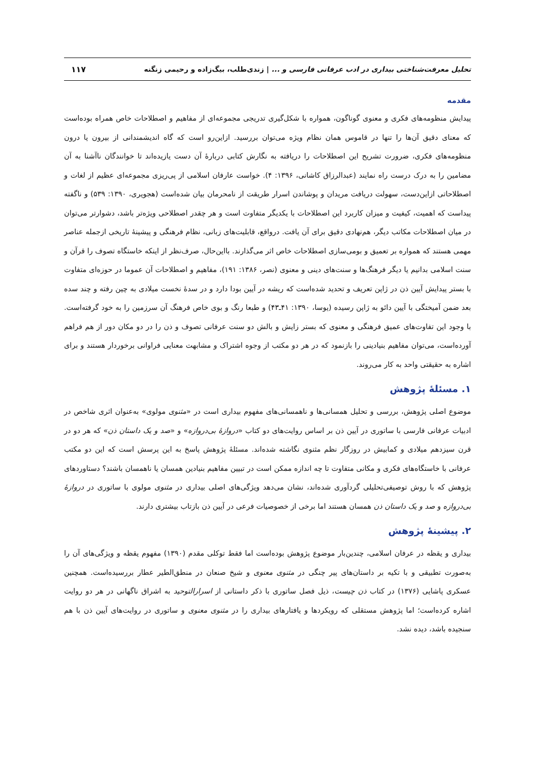تحلیل معرفت‌شناختی بیداری در ادب عرفانی فارسی و ... | زندی‌طلب، بیگ‌زاده و رحیمی زنگنه ۱۱۷
مقدمه
پیدایش منظومه‌های فکری و معنوی گوناگون، همواره با شکل‌گیری تدریجی مجموعه‌ای از مفاهیم و اصطلاحات خاص همراه بوده‌است که معنای دقیق آن‌ها را تنها در قاموس همان نظام ویژه می‌توان بررسید. ازاین‌رو است که گاه اندیشمندانی از بیرون یا درون منظومه‌های فکری، ضرورت تشریح این اصطلاحات را دریافته به نگارش کتابی دربارهٔ آن دست یازیده‌اند تا خوانندگان ناآشنا به آن مضامین را به درک درست راه نمایند (عبدالرزاق کاشانی، ۱۳۹۶: ۴). خواست عارفان اسلامی از پی‌ریزی مجموعه‌ای عظیم از لغات و اصطلاحاتی ازاین‌دست، سهولت دریافت مریدان و پوشاندن اسرار طریقت از نامحرمان بیان شده‌است (هجویری، ۱۳۹۰: ۵۳۹) و ناگفته پیداست که اهمیت، کیفیت و میزان کاربرد این اصطلاحات با یکدیگر متفاوت است و هر چقدر اصطلاحی ویژه‌تر باشد، دشوارتر می‌توان در میان اصطلاحات مکاتب دیگر، هم‌نهادی دقیق برای آن یافت. درواقع، قابلیت‌های زبانی، نظام فرهنگی و پیشینهٔ تاریخی ازجمله عناصر مهمی هستند که همواره بر تعمیق و بومی‌سازی اصطلاحات خاص اثر می‌گذارند. بااین‌حال، صرف‌نظر از اینکه خاستگاه تصوف را قرآن و سنت اسلامی بدانیم یا دیگر فرهنگ‌ها و سنت‌های دینی و معنوی (نصر، ۱۳۸۶: ۱۹۱)، مفاهیم و اصطلاحات آن عموما در حوزه‌ای متفاوت با بستر پیدایش آیین ذن در ژاپن تعریف و تحدید شده‌است که ریشه در آیین بودا دارد و در سدهٔ نخست میلادی به چین رفته و چند سده بعد ضمن آمیختگی با آیین دائو به ژاپن رسیده (یوسا، ۱۳۹۰: ۴۱ـ۴۳) و طبعا رنگ و بوی خاص فرهنگ آن سرزمین را به خود گرفته‌است. با وجود این تفاوت‌های عمیق فرهنگی و معنوی که بستر زایش و بالش دو سنت عرفانی تصوف و ذن را در دو مکان دور از هم فراهم آورده‌است، می‌توان مفاهیم بنیادینی را بازنمود که در هر دو مکتب از وجوه اشتراک و مشابهت معنایی فراوانی برخوردار هستند و برای اشاره به حقیقتی واحد به کار می‌روند.
۱. مسئلهٔ پژوهش
موضوع اصلی پژوهش، بررسی و تحلیل همسانی‌ها و ناهمسانی‌های مفهوم بیداری است در «مثنوی مولوی» به‌عنوان اثری شاخص در ادبیات عرفانی فارسی با ساتوری در آیین ذن بر اساس روایت‌های دو کتاب «دروازهٔ بی‌دروازه» و «صد و یک داستان ذن» که هر دو در قرن سیزدهم میلادی و کمابیش در روزگار نظم مثنوی نگاشته شده‌اند. مسئلهٔ پژوهش پاسخ به این پرسش است که این دو مکتب عرفانی با خاستگاه‌های فکری و مکانی متفاوت تا چه اندازه ممکن است در تبیین مفاهیم بنیادین همسان یا ناهمسان باشند؟ دستاوردهای پژوهش که با روش توصیفی‌تحلیلی گردآوری شده‌اند، نشان می‌دهد ویژگی‌های اصلی بیداری در مثنوی مولوی با ساتوری در دروازهٔ بی‌دروازه و صد و یک داستان ذن همسان هستند اما برخی از خصوصیات فرعی در آیین ذن بازتاب بیشتری دارند.
۲. پیشینهٔ پژوهش
بیداری و یقظه در عرفان اسلامی، چندین‌بار موضوع پژوهش بوده‌است اما فقط توکلی مقدم (۱۳۹۰) مفهوم یقظه و ویژگی‌های آن را به‌صورت تطبیقی و با تکیه بر داستان‌های پیر چنگی در مثنوی معنوی و شیخ صنعان در منطق‌الطیر عطار بررسیده‌است. همچنین عسکری پاشایی (۱۳۷۶) در کتاب ذن چیست، ذیل فصل ساتوری با ذکر داستانی از اسرارالتوحید به اشراق ناگهانی در هر دو روایت اشاره کرده‌است؛ اما پژوهش مستقلی که رویکردها و یافتارهای بیداری را در مثنوی معنوی و ساتوری در روایت‌های آیین ذن با هم سنجیده باشد، دیده نشد.